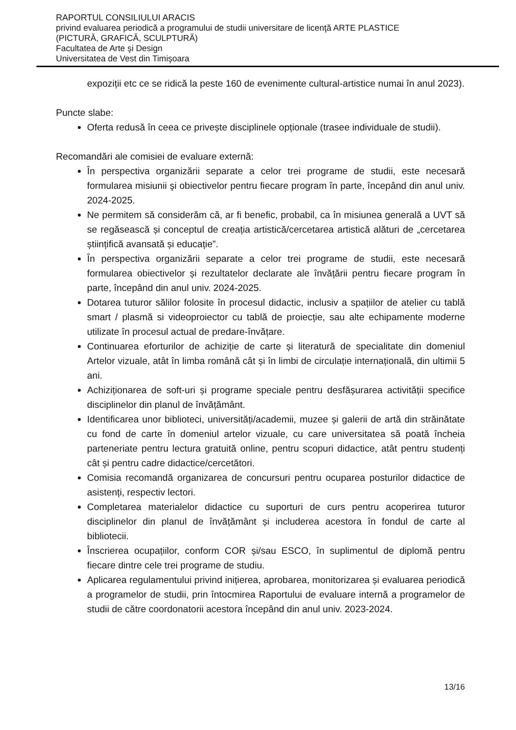RAPORTUL CONSILIULUI ARACIS
privind evaluarea periodică a programului de studii universitare de licenţă ARTE PLASTICE
(PICTURĂ, GRAFICĂ, SCULPTURĂ)
Facultatea de Arte şi Design
Universitatea de Vest din Timişoara
expoziții etc ce se ridică la peste 160 de evenimente cultural-artistice numai în anul 2023).
Puncte slabe:
Oferta redusă în ceea ce privește disciplinele opționale (trasee individuale de studii).
Recomandări ale comisiei de evaluare externă:
În perspectiva organizării separate a celor trei programe de studii, este necesară formularea misiunii şi obiectivelor pentru fiecare program în parte, începând din anul univ. 2024-2025.
Ne permitem să considerăm că, ar fi benefic, probabil, ca în misiunea generală a UVT să se regăsească și conceptul de creația artistică/cercetarea artistică alături de „cercetarea științifică avansată și educație”.
În perspectiva organizării separate a celor trei programe de studii, este necesară formularea obiectivelor și rezultatelor declarate ale învățării pentru fiecare program în parte, începând din anul univ. 2024-2025.
Dotarea tuturor sălilor folosite în procesul didactic, inclusiv a spațiilor de atelier cu tablă smart / plasmă si videoproiector cu tablă de proiecție, sau alte echipamente moderne utilizate în procesul actual de predare-învățare.
Continuarea eforturilor de achiziție de carte și literatură de specialitate din domeniul Artelor vizuale, atât în limba română cât și în limbi de circulație internațională, din ultimii 5 ani.
Achiziționarea de soft-uri și programe speciale pentru desfășurarea activității specifice disciplinelor din planul de învățământ.
Identificarea unor biblioteci, universități/academii, muzee și galerii de artă din străinătate cu fond de carte în domeniul artelor vizuale, cu care universitatea să poată încheia parteneriate pentru lectura gratuită online, pentru scopuri didactice, atât pentru studenți cât și pentru cadre didactice/cercetători.
Comisia recomandă organizarea de concursuri pentru ocuparea posturilor didactice de asistenți, respectiv lectori.
Completarea materialelor didactice cu suporturi de curs pentru acoperirea tuturor disciplinelor din planul de învățământ și includerea acestora în fondul de carte al bibliotecii.
Înscrierea ocupațiilor, conform COR și/sau ESCO, în suplimentul de diplomă pentru fiecare dintre cele trei programe de studiu.
Aplicarea regulamentului privind inițierea, aprobarea, monitorizarea și evaluarea periodică a programelor de studii, prin întocmirea Raportului de evaluare internă a programelor de studii de către coordonatorii acestora începând din anul univ. 2023-2024.
13/16